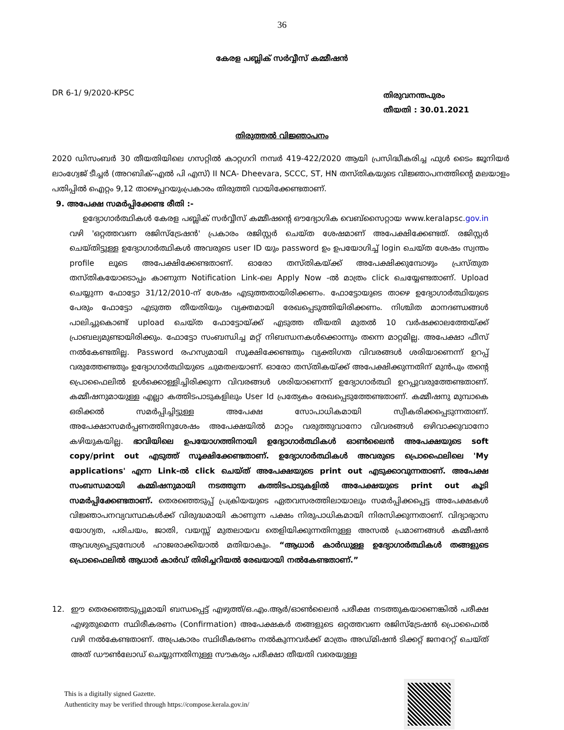36
കേരള പബ്ലിക് സർവ്വീസ് കമ്മീഷൻ
DR 6-1/ 9/2020-KPSC
തിരുവനന്തപുരം
തീയതി : 30.01.2021
തിരുത്തൽ വിജ്ഞാപനം
2020 ഡിസംബർ 30 തീയതിയിലെ ഗസറ്റിൽ കാറ്റഗറി നമ്പർ 419-422/2020 ആയി പ്രസിദ്ധീകരിച്ച ഫുൾ ടൈം ജൂനിയർ ലാംഗ്വേജ് ടീച്ചർ (അറബിക്-എൽ പി എസ്) II NCA- Dheevara, SCCC, ST, HN തസ്തികയുടെ വിജ്ഞാപനത്തിന്റെ മലയാളം പതിപ്പിൽ ഐറ്റം 9,12 താഴെപ്പറയുംപ്രകാരം തിരുത്തി വായിക്കേണ്ടതാണ്.
9. അപേക്ഷ സമർപ്പിക്കേണ്ട രീതി :-
ഉദ്യോഗാർത്ഥികൾ കേരള പബ്ലിക് സർവ്വീസ് കമ്മീഷന്റെ ഔദ്യോഗിക വെബ്സൈറ്റായ www.keralapsc.gov.in വഴി 'ഒറ്റത്തവണ രജിസ്ട്രേഷൻ' പ്രകാരം രജിസ്റ്റർ ചെയ്ത ശേഷമാണ് അപേക്ഷിക്കേണ്ടത്. രജിസ്റ്റർ ചെയ്തിട്ടുള്ള ഉദ്യോഗാർത്ഥികൾ അവരുടെ user ID യും password ഉം ഉപയോഗിച്ച് login ചെയ്ത ശേഷം സ്വന്തം profile ലൂടെ അപേക്ഷിക്കേണ്ടതാണ്. ഓരോ തസ്തികയ്ക്ക് അപേക്ഷിക്കുമ്പോഴും പ്രസ്തുത തസ്തികയോടൊപ്പം കാണുന്ന Notification Link-ലെ Apply Now -ൽ മാത്രം click ചെയ്യേണ്ടതാണ്. Upload ചെയ്യുന്ന ഫോട്ടോ 31/12/2010-ന് ശേഷം എടുത്തതായിരിക്കണം. ഫോട്ടോയുടെ താഴെ ഉദ്യോഗാർത്ഥിയുടെ പേരും ഫോട്ടോ എടുത്ത തീയതിയും വ്യക്തമായി രേഖപ്പെടുത്തിയിരിക്കണം. നിശ്ചിത മാനദണ്ഡങ്ങൾ പാലിച്ചുകൊണ്ട് upload ചെയ്ത ഫോട്ടോയ്ക്ക് എടുത്ത തീയതി മുതൽ 10 വർഷക്കാലത്തേയ്ക്ക് പ്രാബല്യമുണ്ടായിരിക്കും. ഫോട്ടോ സംബന്ധിച്ച മറ്റ് നിബന്ധനകൾക്കൊന്നും തന്നെ മാറ്റമില്ല. അപേക്ഷാ ഫീസ് നൽകേണ്ടതില്ല. Password രഹസ്യമായി സൂക്ഷിക്കേണ്ടതും വ്യക്തിഗത വിവരങ്ങൾ ശരിയാണെന്ന് ഉറപ്പ് വരുത്തേണ്ടതും ഉദ്യോഗാർത്ഥിയുടെ ചുമതലയാണ്. ഓരോ തസ്തികയ്ക്ക് അപേക്ഷിക്കുന്നതിന് മുൻപും തന്റെ പ്രൊഫൈലിൽ ഉൾക്കൊള്ളിച്ചിരിക്കുന്ന വിവരങ്ങൾ ശരിയാണെന്ന് ഉദ്യോഗാർത്ഥി ഉറപ്പുവരുത്തേണ്ടതാണ്. കമ്മീഷനുമായുള്ള എല്ലാ കത്തിടപാടുകളിലും User Id പ്രത്യേകം രേഖപ്പെടുത്തേണ്ടതാണ്. കമ്മീഷനു മുമ്പാകെ ഒരിക്കൽ സമർപ്പിച്ചിട്ടുള്ള അപേക്ഷ സോപാധികമായി സ്വീകരിക്കപ്പെടുന്നതാണ്. അപേക്ഷാസമർപ്പണത്തിനുശേഷം അപേക്ഷയിൽ മാറ്റം വരുത്തുവാനോ വിവരങ്ങൾ ഒഴിവാക്കുവാനോ കഴിയുകയില്ല. ഭാവിയിലെ ഉപയോഗത്തിനായി ഉദ്യോഗാർത്ഥികൾ ഓൺലൈൻ അപേക്ഷയുടെ soft copy/print out എടുത്ത് സൂക്ഷിക്കേണ്ടതാണ്. ഉദ്യോഗാർത്ഥികൾ അവരുടെ പ്രൊഫൈലിലെ 'My applications' എന്ന Link-ൽ click ചെയ്ത് അപേക്ഷയുടെ print out എടുക്കാവുന്നതാണ്. അപേക്ഷ സംബന്ധമായി കമ്മിഷനുമായി നടത്തുന്ന കത്തിടപാടുകളിൽ അപേക്ഷയുടെ print out കൂടി സമർപ്പിക്കേണ്ടതാണ്. തെരഞ്ഞെടുപ്പ് പ്രക്രിയയുടെ ഏതവസരത്തിലായാലും സമർപ്പിക്കപ്പെട്ട അപേക്ഷകൾ വിജ്ഞാപനവ്യവസ്ഥകൾക്ക് വിരുദ്ധമായി കാണുന്ന പക്ഷം നിരുപാധികമായി നിരസിക്കുന്നതാണ്. വിദ്യാഭ്യാസ യോഗ്യത, പരിചയം, ജാതി, വയസ്സ് മുതലായവ തെളിയിക്കുന്നതിനുള്ള അസൽ പ്രമാണങ്ങൾ കമ്മീഷൻ ആവശ്യപ്പെടുമ്പോൾ ഹാജരാക്കിയാൽ മതിയാകും. “ആധാർ കാർഡുള്ള ഉദ്യോഗാർത്ഥികൾ തങ്ങളുടെ പ്രൊഫൈലിൽ ആധാർ കാർഡ് തിരിച്ചറിയൽ രേഖയായി നൽകേണ്ടതാണ്.”
12. ഈ തെരഞ്ഞെടുപ്പുമായി ബന്ധപ്പെട്ട് എഴുത്ത്/ഒ.എം.ആർ/ഓൺലൈൻ പരീക്ഷ നടത്തുകയാണെങ്കിൽ പരീക്ഷ എഴുതുമെന്ന സ്ഥിരീകരണം (Confirmation) അപേക്ഷകർ തങ്ങളുടെ ഒറ്റത്തവണ രജിസ്ട്രേഷൻ പ്രൊഫൈൽ വഴി നൽകേണ്ടതാണ്. അപ്രകാരം സ്ഥിരീകരണം നൽകുന്നവർക്ക് മാത്രം അഡ്മിഷൻ ടിക്കറ്റ് ജനറേറ്റ് ചെയ്ത് അത് ഡൗൺലോഡ് ചെയ്യുന്നതിനുള്ള സൗകര്യം പരീക്ഷാ തീയതി വരെയുള്ള
This is a digitally signed Gazette.
Authenticity may be verified through https://compose.kerala.gov.in/